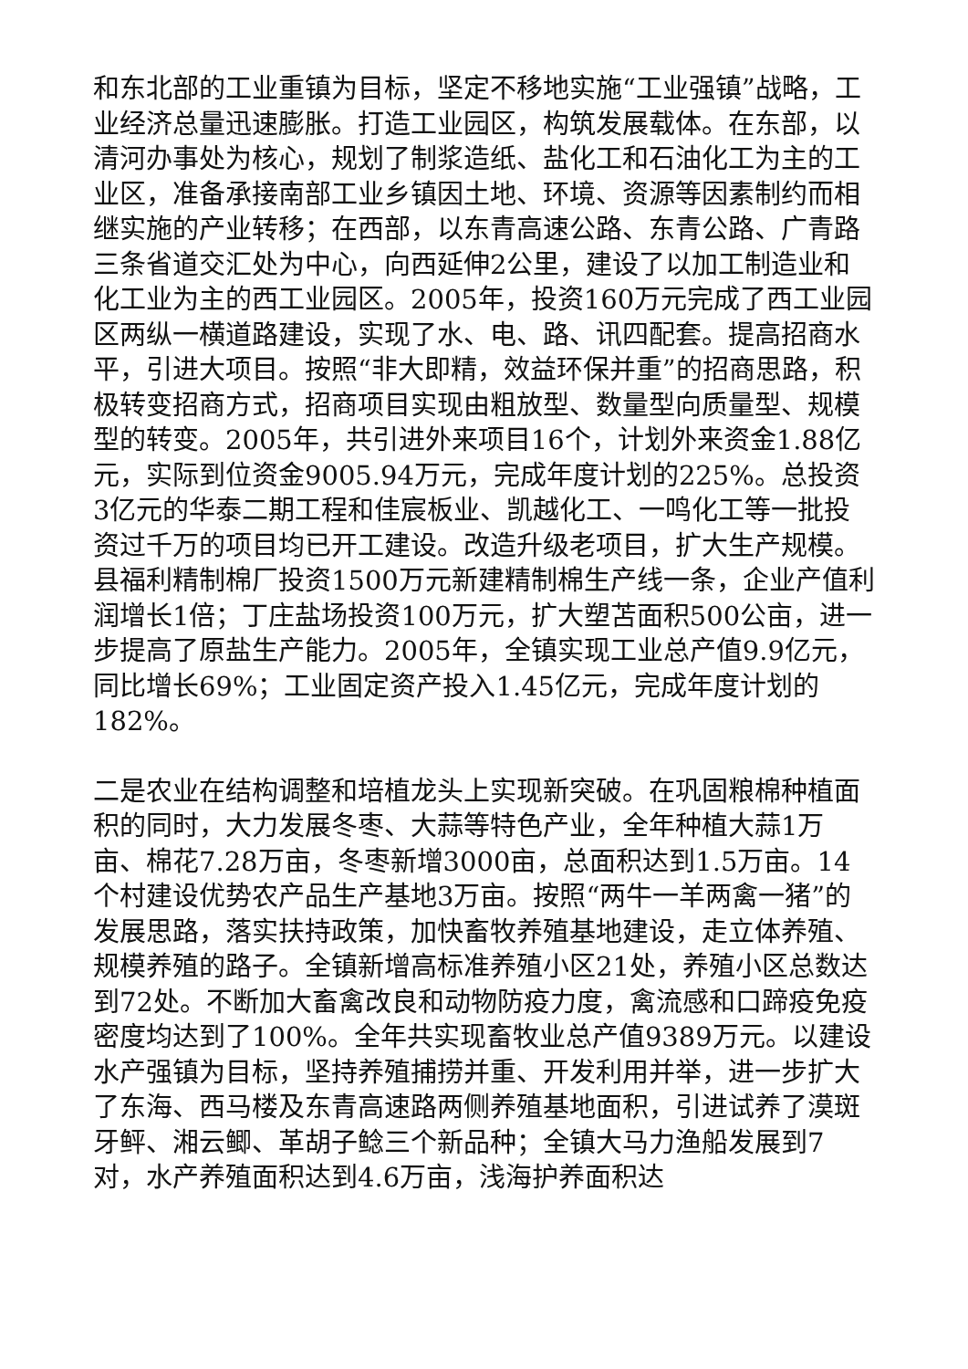和东北部的工业重镇为目标，坚定不移地实施“工业强镇”战略，工业经济总量迅速膨胀。打造工业园区，构筑发展载体。在东部，以清河办事处为核心，规划了制浆造纸、盐化工和石油化工为主的工业区，准备承接南部工业乡镇因土地、环境、资源等因素制约而相继实施的产业转移；在西部，以东青高速公路、东青公路、广青路三条省道交汇处为中心，向西延伸2公里，建设了以加工制造业和化工业为主的西工业园区。2005年，投资160万元完成了西工业园区两纵一横道路建设，实现了水、电、路、讯四配套。提高招商水平，引进大项目。按照“非大即精，效益环保并重”的招商思路，积极转变招商方式，招商项目实现由粗放型、数量型向质量型、规模型的转变。2005年，共引进外来项目16个，计划外来资金1.88亿元，实际到位资金9005.94万元，完成年度计划的225%。总投资3亿元的华泰二期工程和佳宸板业、凯越化工、一鸣化工等一批投资过千万的项目均已开工建设。改造升级老项目，扩大生产规模。县福利精制棉厂投资1500万元新建精制棉生产线一条，企业产值利润增长1倍；丁庄盐场投资100万元，扩大塑苫面积500公亩，进一步提高了原盐生产能力。2005年，全镇实现工业总产值9.9亿元，同比增长69%；工业固定资产投入1.45亿元，完成年度计划的182%。
二是农业在结构调整和培植龙头上实现新突破。在巩固粮棉种植面积的同时，大力发展冬枣、大蒜等特色产业，全年种植大蒜1万亩、棉花7.28万亩，冬枣新增3000亩，总面积达到1.5万亩。14个村建设优势农产品生产基地3万亩。按照“两牛一羊两禽一猪”的发展思路，落实扶持政策，加快畜牧养殖基地建设，走立体养殖、规模养殖的路子。全镇新增高标准养殖小区21处，养殖小区总数达到72处。不断加大畜禽改良和动物防疫力度，禽流感和口蹄疫免疫密度均达到了100%。全年共实现畜牧业总产值9389万元。以建设水产强镇为目标，坚持养殖捕捞并重、开发利用并举，进一步扩大了东海、西马楼及东青高速路两侧养殖基地面积，引进试养了漠斑牙鲆、湘云鲫、革胡子鲶三个新品种；全镇大马力渔船发展到7对，水产养殖面积达到4.6万亩，浅海护养面积达